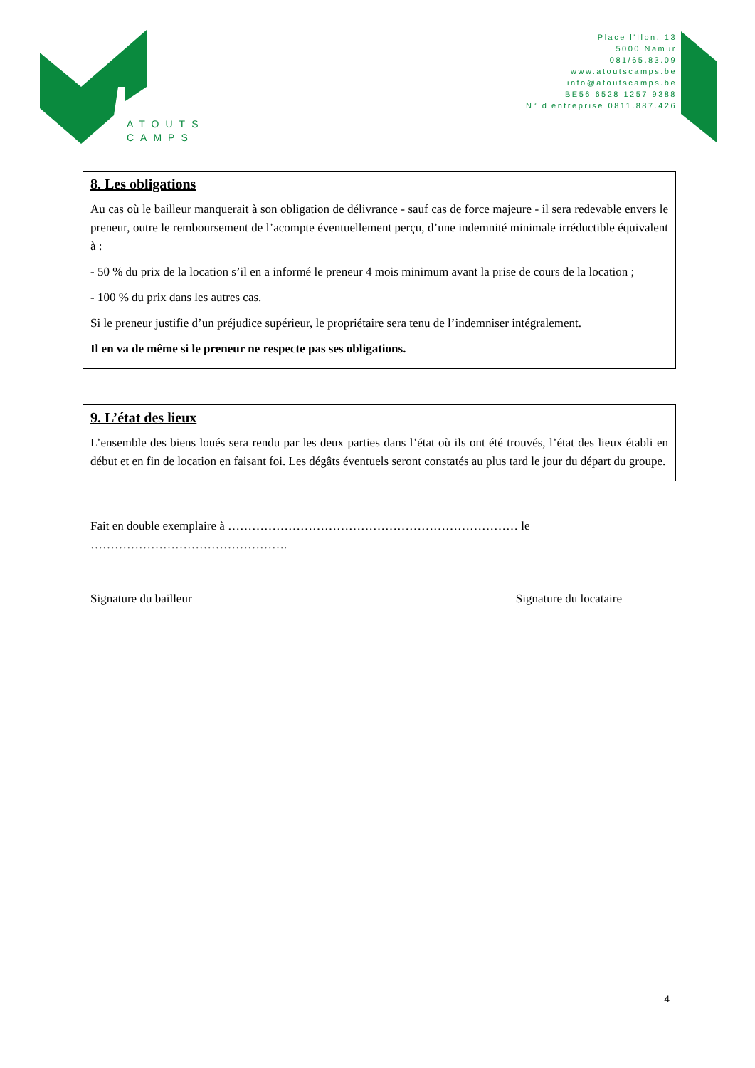ATOUTS
CAMPS
Place l'Ilon, 13
5000 Namur
081/65.83.09
www.atoutscamps.be
info@atoutscamps.be
BE56 6528 1257 9388
N° d'entreprise 0811.887.426
8. Les obligations
Au cas où le bailleur manquerait à son obligation de délivrance - sauf cas de force majeure - il sera redevable envers le preneur, outre le remboursement de l’acompte éventuellement perçu, d’une indemnité minimale irréductible équivalent à :
- 50 % du prix de la location s’il en a informé le preneur 4 mois minimum avant la prise de cours de la location ;
- 100 % du prix dans les autres cas.
Si le preneur justifie d’un préjudice supérieur, le propriétaire sera tenu de l’indemniser intégralement.
Il en va de même si le preneur ne respecte pas ses obligations.
9. L’état des lieux
L’ensemble des biens loués sera rendu par les deux parties dans l’état où ils ont été trouvés, l’état des lieux établi en début et en fin de location en faisant foi. Les dégâts éventuels seront constatés au plus tard le jour du départ du groupe.
Fait en double exemplaire à ……………………………………………………………… le
………………………………………….
Signature du bailleur Signature du locataire
4